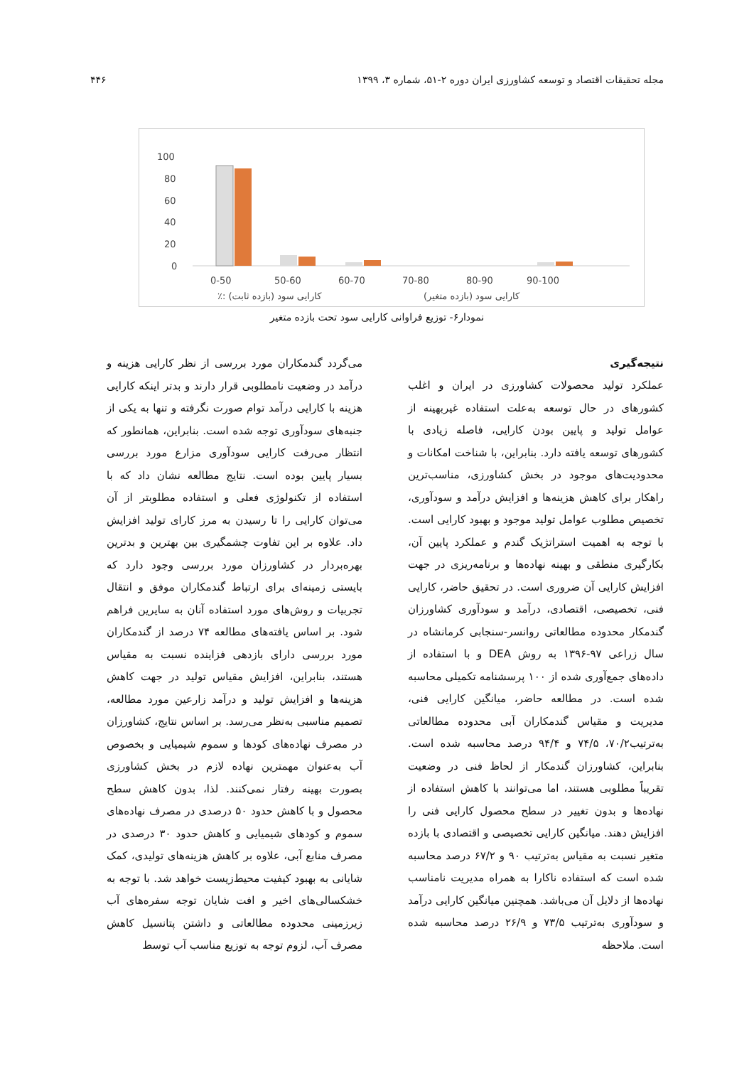مجله تحقیقات اقتصاد و توسعه کشاورزی ایران دوره ۲-۵۱، شماره ۳، ۱۳۹۹ ۴۴۶
100
80
60
40
20
0
0-50
50-60
60-70
70-80
80-90
90-100
٪: کارایی سود (بازده ثابت)
کارایی سود (بازده متغیر)
نمودار۶- توزیع فراوانی کارایی سود تحت بازده متغیر
نتیجه‌گیری
عملکرد تولید محصولات کشاورزی در ایران و اغلب کشورهای در حال توسعه به‌علت استفاده غیربهینه از عوامل تولید و پایین بودن کارایی، فاصله زیادی با کشورهای توسعه یافته دارد. بنابراین، با شناخت امکانات و محدودیت‌های موجود در بخش کشاورزی، مناسب‌ترین راهکار برای کاهش هزینه‌ها و افزایش درآمد و سودآوری، تخصیص مطلوب عوامل تولید موجود و بهبود کارایی است. با توجه به اهمیت استراتژیک گندم و عملکرد پایین آن، بکارگیری منطقی و بهینه نهاده‌ها و برنامه‌ریزی در جهت افزایش کارایی آن ضروری است. در تحقیق حاضر، کارایی فنی، تخصیصی، اقتصادی، درآمد و سودآوری کشاورزان گندمکار محدوده مطالعاتی روانسر-سنجابی کرمانشاه در سال زراعی ۹۷-۱۳۹۶ به روش DEA و با استفاده از داده‌های جمع‌آوری شده از ۱۰۰ پرسشنامه تکمیلی محاسبه شده است. در مطالعه حاضر، میانگین کارایی فنی، مدیریت و مقیاس گندمکاران آبی محدوده مطالعاتی به‌ترتیب۷۰/۲، ۷۴/۵ و ۹۴/۴ درصد محاسبه شده است. بنابراین، کشاورزان گندمکار از لحاظ فنی در وضعیت تقریباً مطلوبی هستند، اما می‌توانند با کاهش استفاده از نهاده‌ها و بدون تغییر در سطح محصول کارایی فنی را افزایش دهند. میانگین کارایی تخصیصی و اقتصادی با بازده متغیر نسبت به مقیاس به‌ترتیب ۹۰ و ۶۷/۲ درصد محاسبه شده است که استفاده ناکارا به همراه مدیریت نامناسب نهاده‌ها از دلایل آن می‌باشد. همچنین میانگین کارایی درآمد و سودآوری به‌ترتیب ۷۳/۵ و ۲۶/۹ درصد محاسبه شده است. ملاحظه
می‌گردد گندمکاران مورد بررسی از نظر کارایی هزینه و درآمد در وضعیت نامطلوبی قرار دارند و بدتر اینکه کارایی هزینه با کارایی درآمد توام صورت نگرفته و تنها به یکی از جنبه‌های سودآوری توجه شده است. بنابراین، همانطور که انتظار می‌رفت کارایی سودآوری مزارع مورد بررسی بسیار پایین بوده است. نتایج مطالعه نشان داد که با استفاده از تکنولوژی فعلی و استفاده مطلوبتر از آن می‌توان کارایی را تا رسیدن به مرز کارای تولید افزایش داد. علاوه بر این تفاوت چشمگیری بین بهترین و بدترین بهره‌بردار در کشاورزان مورد بررسی وجود دارد که بایستی زمینه‌ای برای ارتباط گندمکاران موفق و انتقال تجربیات و روش‌های مورد استفاده آنان به سایرین فراهم شود. بر اساس یافته‌های مطالعه ۷۴ درصد از گندمکاران مورد بررسی دارای بازدهی فزاینده نسبت به مقیاس هستند، بنابراین، افزایش مقیاس تولید در جهت کاهش هزینه‌ها و افزایش تولید و درآمد زارعین مورد مطالعه، تصمیم مناسبی به‌نظر می‌رسد. بر اساس نتایج، کشاورزان در مصرف نهاده‌های کودها و سموم شیمیایی و بخصوص آب به‌عنوان مهمترین نهاده لازم در بخش کشاورزی بصورت بهینه رفتار نمی‌کنند. لذا، بدون کاهش سطح محصول و با کاهش حدود ۵۰ درصدی در مصرف نهاده‌های سموم و کودهای شیمیایی و کاهش حدود ۳۰ درصدی در مصرف منابع آبی، علاوه بر کاهش هزینه‌های تولیدی، کمک شایانی به بهبود کیفیت محیط‌زیست خواهد شد. با توجه به خشکسالی‌های اخیر و افت شایان توجه سفره‌های آب زیرزمینی محدوده مطالعاتی و داشتن پتانسیل کاهش مصرف آب، لزوم توجه به توزیع مناسب آب توسط